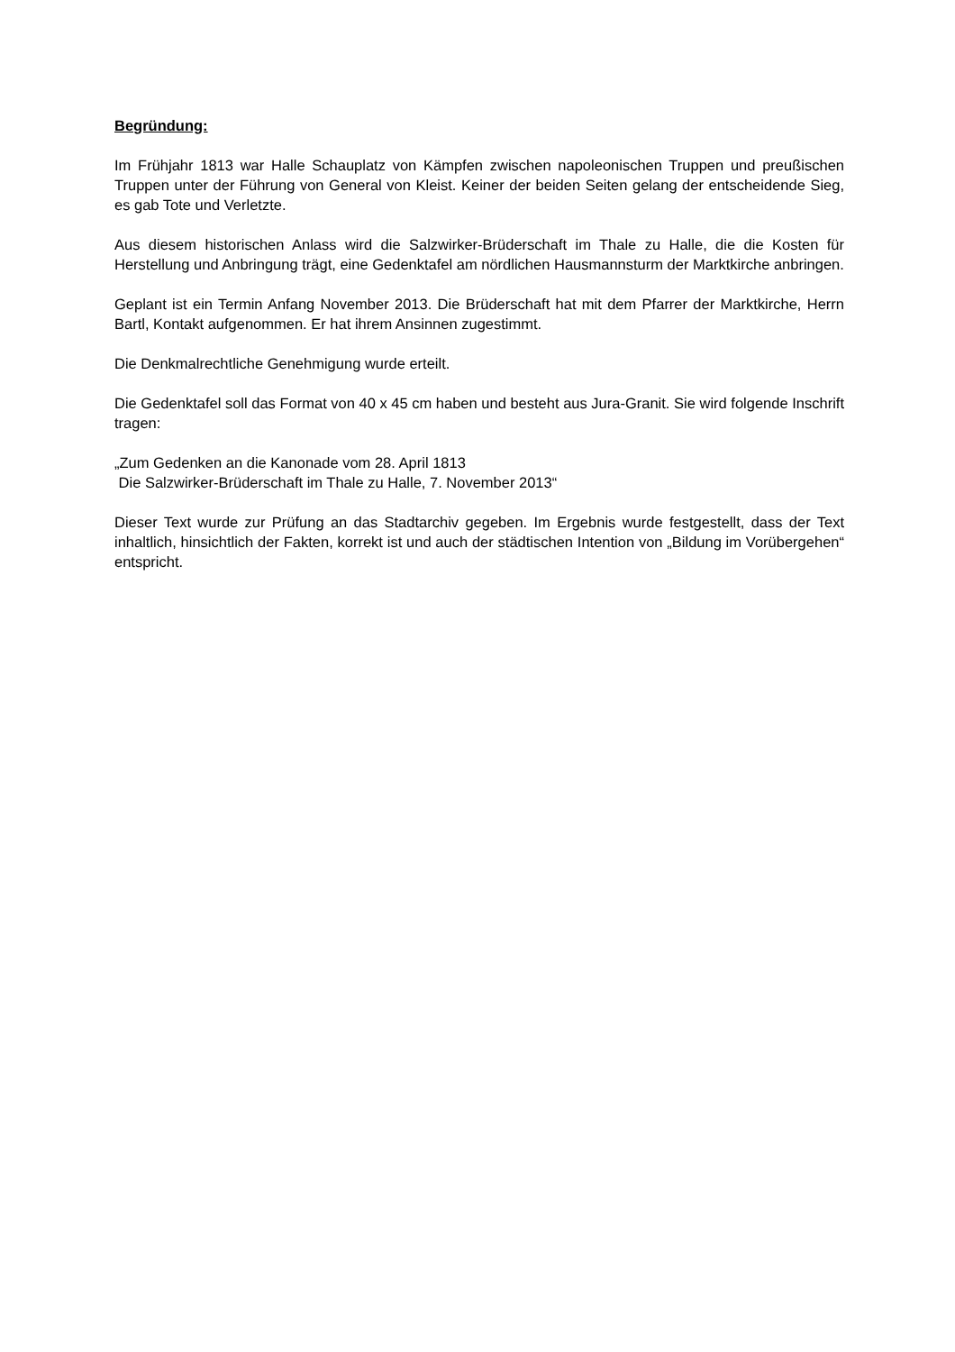Begründung:
Im Frühjahr 1813 war Halle Schauplatz von Kämpfen zwischen napoleonischen Truppen und preußischen Truppen unter der Führung von General von Kleist. Keiner der beiden Seiten gelang der entscheidende Sieg, es gab Tote und Verletzte.
Aus diesem historischen Anlass wird die Salzwirker-Brüderschaft im Thale zu Halle, die die Kosten für Herstellung und Anbringung trägt, eine Gedenktafel am nördlichen Hausmannsturm der Marktkirche anbringen.
Geplant ist ein Termin Anfang November 2013. Die Brüderschaft hat mit dem Pfarrer der Marktkirche, Herrn Bartl, Kontakt aufgenommen. Er hat ihrem Ansinnen zugestimmt.
Die Denkmalrechtliche Genehmigung wurde erteilt.
Die Gedenktafel soll das Format von 40 x 45 cm haben und besteht aus Jura-Granit. Sie wird folgende Inschrift tragen:
„Zum Gedenken an die Kanonade vom 28. April 1813
Die Salzwirker-Brüderschaft im Thale zu Halle, 7. November 2013“
Dieser Text wurde zur Prüfung an das Stadtarchiv gegeben. Im Ergebnis wurde festgestellt, dass der Text inhaltlich, hinsichtlich der Fakten, korrekt ist und auch der städtischen Intention von „Bildung im Vorübergehen“ entspricht.